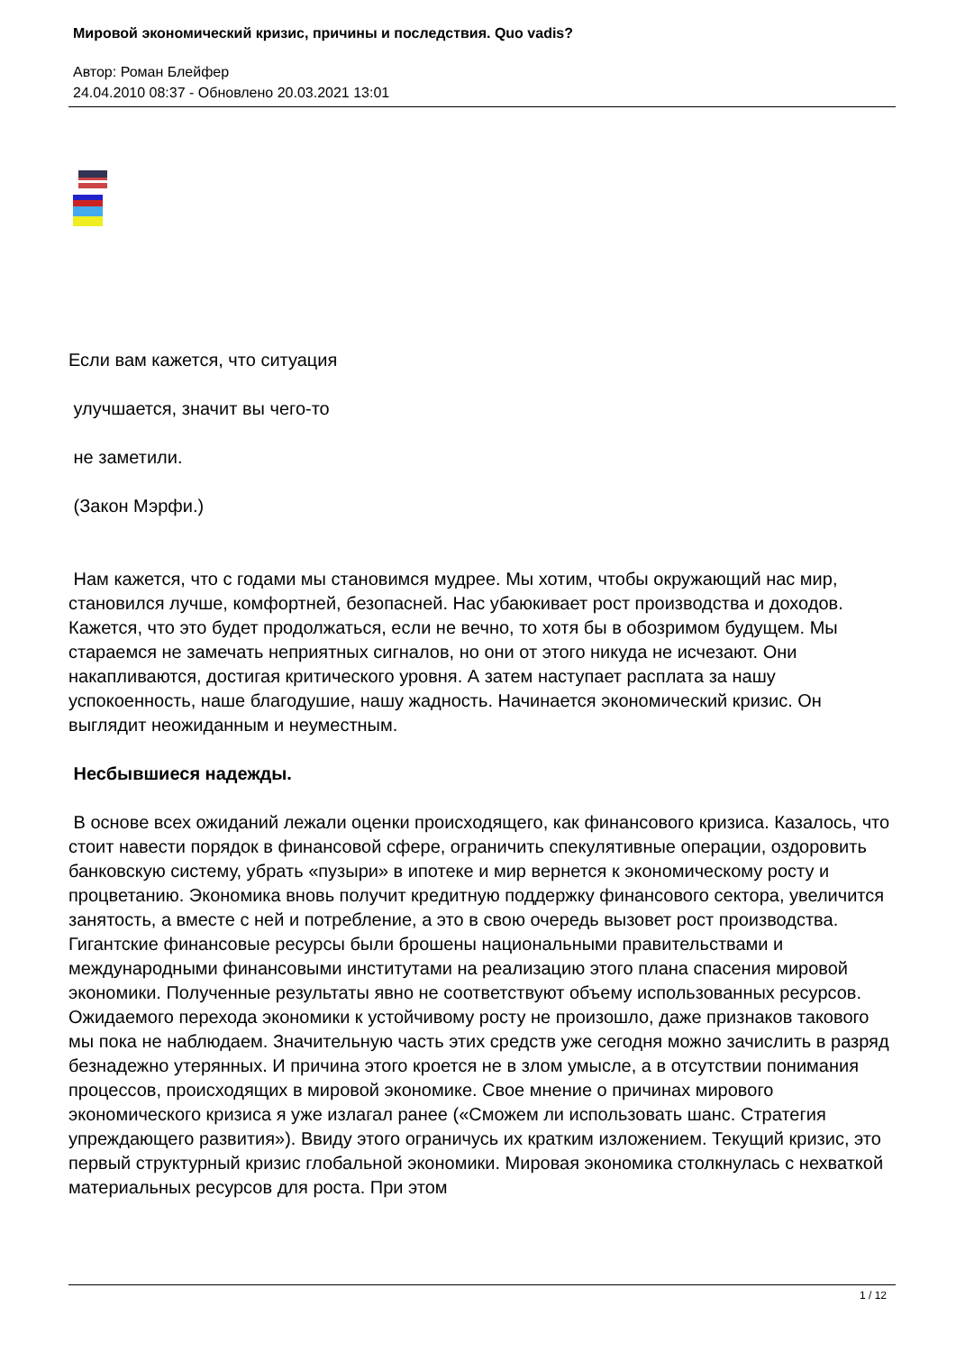Мировой экономический кризис, причины и последствия. Quo vadis?
Автор: Роман Блейфер
24.04.2010 08:37 - Обновлено 20.03.2021 13:01
Если вам кажется, что ситуация
улучшается, значит вы чего-то
не заметили.
(Закон Мэрфи.)
Нам кажется, что с годами мы становимся мудрее. Мы хотим, чтобы окружающий нас мир, становился лучше, комфортней, безопасней. Нас убаюкивает рост производства и доходов. Кажется, что это будет продолжаться, если не вечно, то хотя бы в обозримом будущем. Мы стараемся не замечать неприятных сигналов, но они от этого никуда не исчезают. Они накапливаются, достигая критического уровня. А затем наступает расплата за нашу успокоенность, наше благодушие, нашу жадность. Начинается экономический кризис. Он выглядит неожиданным и неуместным.
Несбывшиеся надежды.
В основе всех ожиданий лежали оценки происходящего, как финансового кризиса. Казалось, что стоит навести порядок в финансовой сфере, ограничить спекулятивные операции, оздоровить банковскую систему, убрать «пузыри» в ипотеке и мир вернется к экономическому росту и процветанию. Экономика вновь получит кредитную поддержку финансового сектора, увеличится занятость, а вместе с ней и потребление, а это в свою очередь вызовет рост производства. Гигантские финансовые ресурсы были брошены национальными правительствами и международными финансовыми институтами на реализацию этого плана спасения мировой экономики. Полученные результаты явно не соответствуют объему использованных ресурсов. Ожидаемого перехода экономики к устойчивому росту не произошло, даже признаков такового мы пока не наблюдаем. Значительную часть этих средств уже сегодня можно зачислить в разряд безнадежно утерянных. И причина этого кроется не в злом умысле, а в отсутствии понимания процессов, происходящих в мировой экономике. Свое мнение о причинах мирового экономического кризиса я уже излагал ранее («Сможем ли использовать шанс. Стратегия упреждающего развития»). Ввиду этого ограничусь их кратким изложением. Текущий кризис, это первый структурный кризис глобальной экономики. Мировая экономика столкнулась с нехваткой материальных ресурсов для роста. При этом
1 / 12